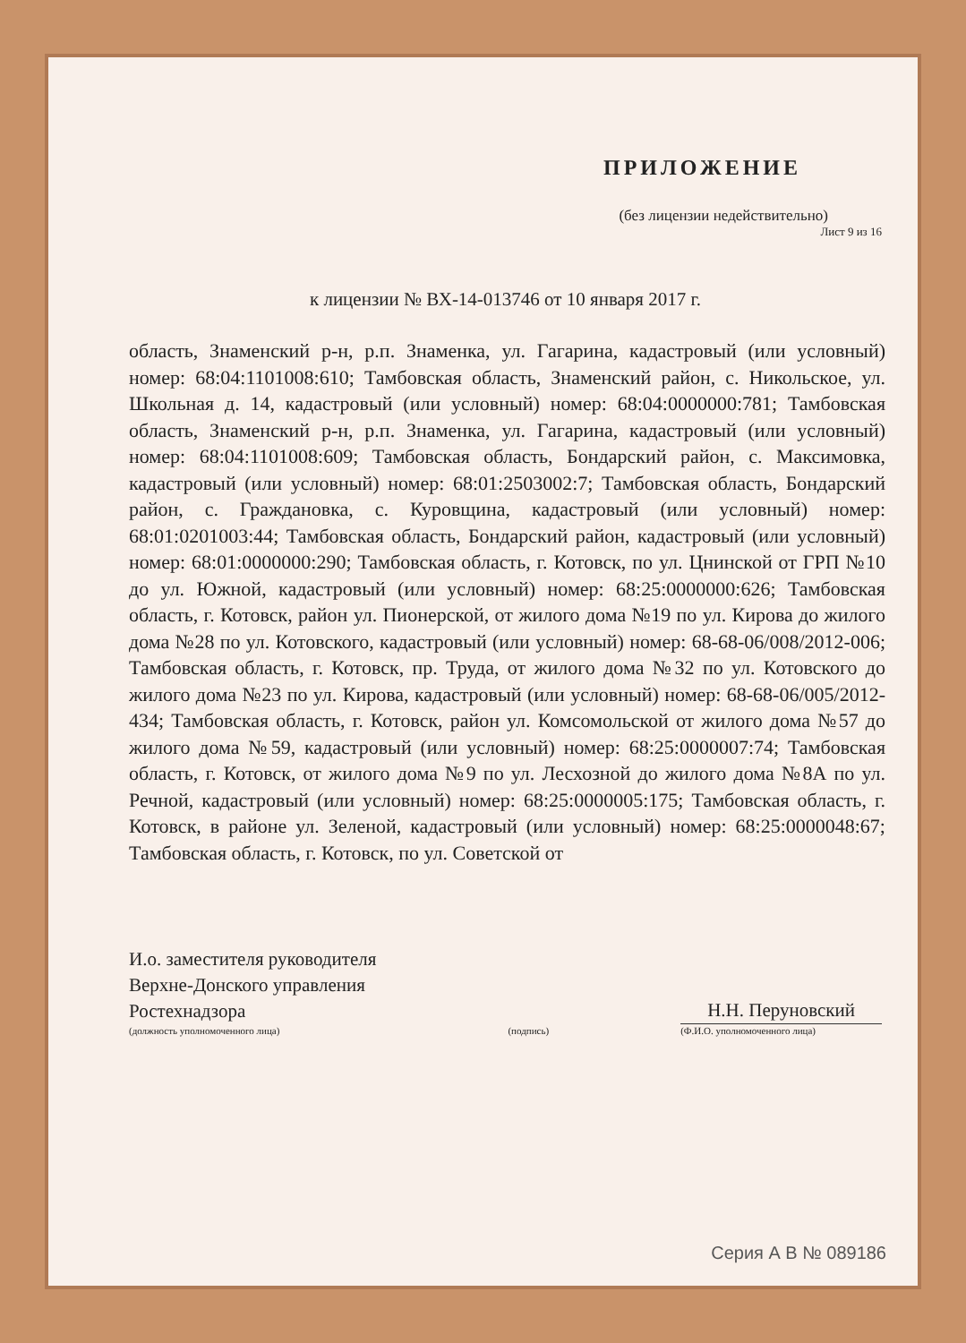ПРИЛОЖЕНИЕ
(без лицензии недействительно)
Лист 9 из 16
к лицензии № ВХ-14-013746 от 10 января 2017 г.
область, Знаменский р-н, р.п. Знаменка, ул. Гагарина, кадастровый (или условный) номер: 68:04:1101008:610; Тамбовская область, Знаменский район, с. Никольское, ул. Школьная д. 14, кадастровый (или условный) номер: 68:04:0000000:781; Тамбовская область, Знаменский р-н, р.п. Знаменка, ул. Гагарина, кадастровый (или условный) номер: 68:04:1101008:609; Тамбовская область, Бондарский район, с. Максимовка, кадастровый (или условный) номер: 68:01:2503002:7; Тамбовская область, Бондарский район, с. Граждановка, с. Куровщина, кадастровый (или условный) номер: 68:01:0201003:44; Тамбовская область, Бондарский район, кадастровый (или условный) номер: 68:01:0000000:290; Тамбовская область, г. Котовск, по ул. Цнинской от ГРП №10 до ул. Южной, кадастровый (или условный) номер: 68:25:0000000:626; Тамбовская область, г. Котовск, район ул. Пионерской, от жилого дома №19 по ул. Кирова до жилого дома №28 по ул. Котовского, кадастровый (или условный) номер: 68-68-06/008/2012-006; Тамбовская область, г. Котовск, пр. Труда, от жилого дома №32 по ул. Котовского до жилого дома №23 по ул. Кирова, кадастровый (или условный) номер: 68-68-06/005/2012-434; Тамбовская область, г. Котовск, район ул. Комсомольской от жилого дома №57 до жилого дома №59, кадастровый (или условный) номер: 68:25:0000007:74; Тамбовская область, г. Котовск, от жилого дома №9 по ул. Лесхозной до жилого дома №8А по ул. Речной, кадастровый (или условный) номер: 68:25:0000005:175; Тамбовская область, г. Котовск, в районе ул. Зеленой, кадастровый (или условный) номер: 68:25:0000048:67; Тамбовская область, г. Котовск, по ул. Советской от
И.о. заместителя руководителя
Верхне-Донского управления
Ростехнадзора
(должность уполномоченного лица)
(подпись)
Н.Н. Перуновский
(Ф.И.О. уполномоченного лица)
Серия А В № 089186